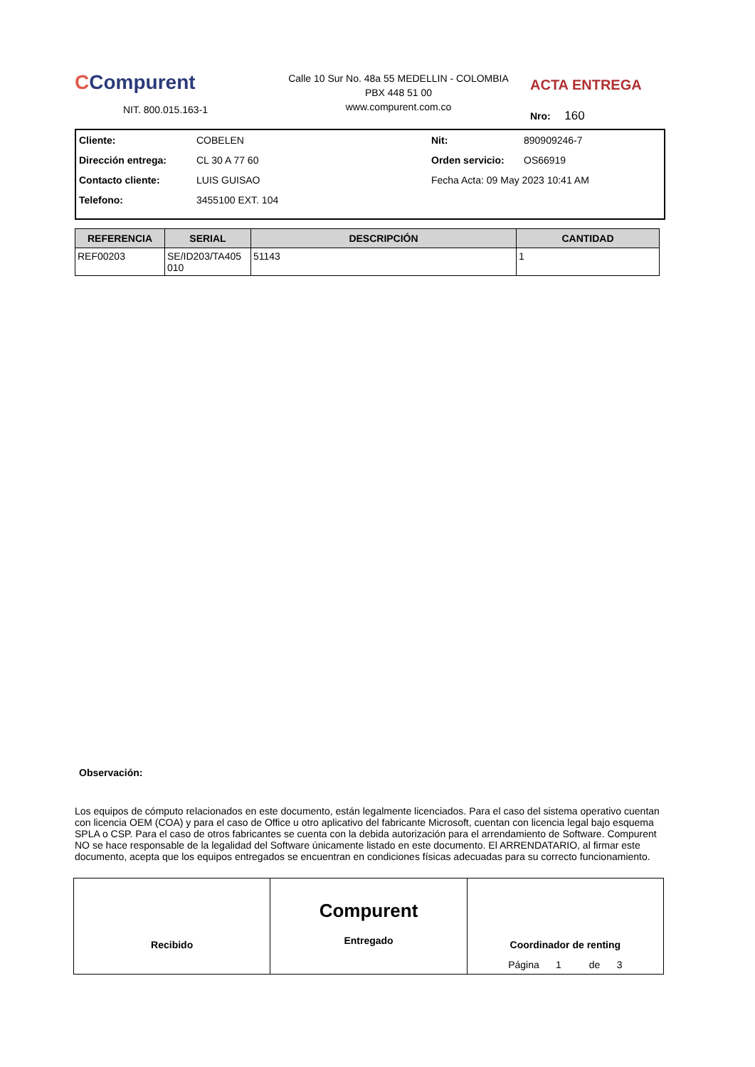CCompurent
NIT. 800.015.163-1
Calle 10 Sur No. 48a 55 MEDELLIN - COLOMBIA
PBX 448 51 00
www.compurent.com.co
ACTA ENTREGA
Nro: 160
Cliente: COBELEN Nit: 890909246-7
Dirección entrega: CL 30 A 77 60 Orden servicio: OS66919
Contacto cliente: LUIS GUISAO Fecha Acta: 09 May 2023 10:41 AM
Telefono: 3455100 EXT. 104
| REFERENCIA | SERIAL | DESCRIPCIÓN | CANTIDAD |
| --- | --- | --- | --- |
| REF00203 | SE/ID203/TA405 010 | 51143 | 1 |
Observación:
Los equipos de cómputo relacionados en este documento, están legalmente licenciados. Para el caso del sistema operativo cuentan con licencia OEM (COA) y para el caso de Office u otro aplicativo del fabricante Microsoft, cuentan con licencia legal bajo esquema SPLA o CSP. Para el caso de otros fabricantes se cuenta con la debida autorización para el arrendamiento de Software. Compurent NO se hace responsable de la legalidad del Software únicamente listado en este documento. El ARRENDATARIO, al firmar este documento, acepta que los equipos entregados se encuentran en condiciones físicas adecuadas para su correcto funcionamiento.
Recibido
Compurent
Entregado
Coordinador de renting
Página 1 de 3